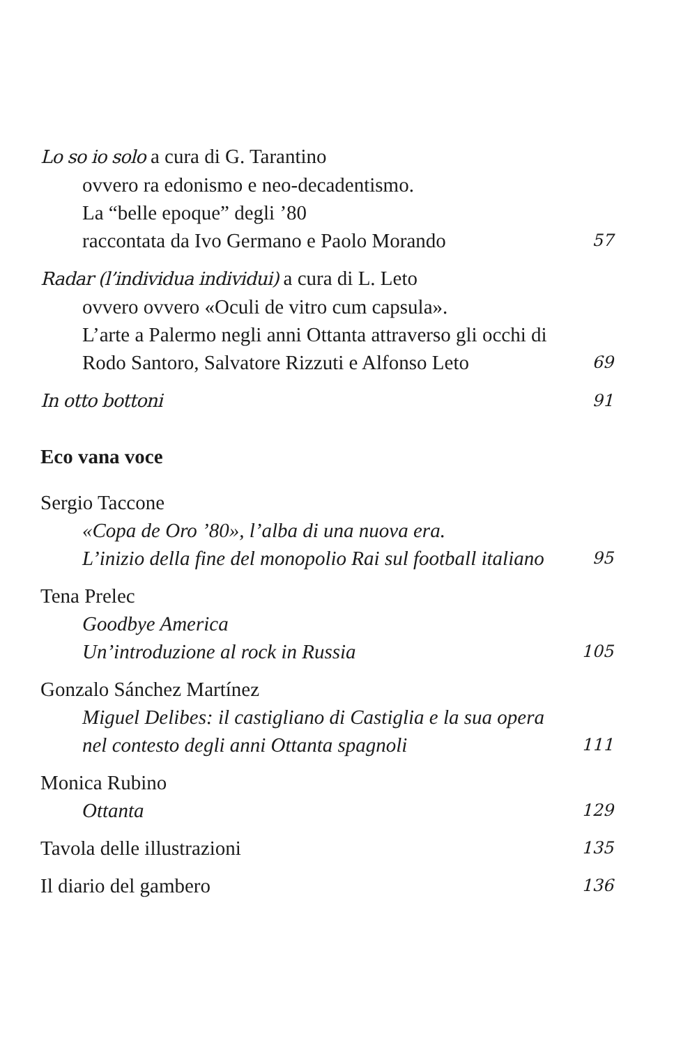Lo so io solo a cura di G. Tarantino
ovvero ra edonismo e neo-decadentismo.
La “belle epoque” degli ’80
raccontata da Ivo Germano e Paolo Morando
57
Radar (l’individua individui) a cura di L. Leto
ovvero ovvero «Oculi de vitro cum capsula».
L’arte a Palermo negli anni Ottanta attraverso gli occhi di
Rodo Santoro, Salvatore Rizzuti e Alfonso Leto
69
In otto bottoni
91
Eco vana voce
Sergio Taccone
«Copa de Oro ’80», l’alba di una nuova era.
L’inizio della fine del monopolio Rai sul football italiano
95
Tena Prelec
Goodbye America
Un’introduzione al rock in Russia
105
Gonzalo Sánchez Martínez
Miguel Delibes: il castigliano di Castiglia e la sua opera
nel contesto degli anni Ottanta spagnoli
111
Monica Rubino
Ottanta
129
Tavola delle illustrazioni
135
Il diario del gambero
136